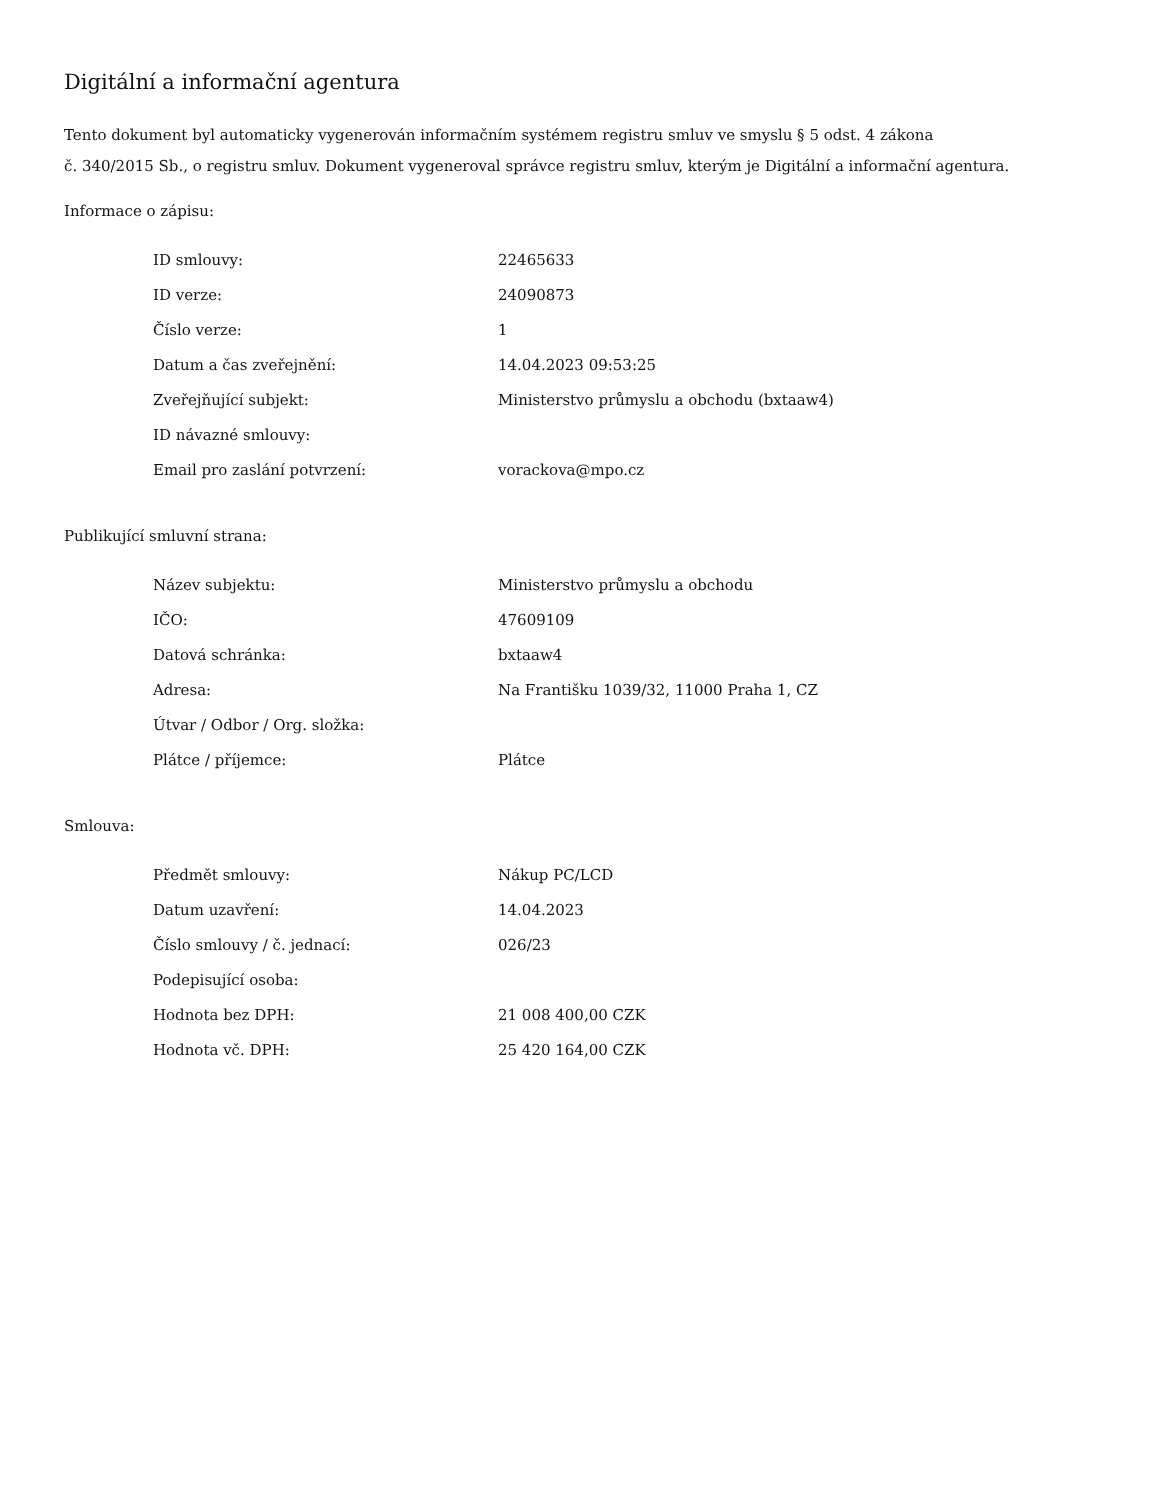Digitální a informační agentura
Tento dokument byl automaticky vygenerován informačním systémem registru smluv ve smyslu § 5 odst. 4 zákona
č. 340/2015 Sb., o registru smluv. Dokument vygeneroval správce registru smluv, kterým je Digitální a informační agentura.
Informace o zápisu:
| ID smlouvy: | 22465633 |
| ID verze: | 24090873 |
| Číslo verze: | 1 |
| Datum a čas zveřejnění: | 14.04.2023 09:53:25 |
| Zveřejňující subjekt: | Ministerstvo průmyslu a obchodu (bxtaaw4) |
| ID návazné smlouvy: | |
| Email pro zaslání potvrzení: | vorackova@mpo.cz |
Publikující smluvní strana:
| Název subjektu: | Ministerstvo průmyslu a obchodu |
| IČO: | 47609109 |
| Datová schránka: | bxtaaw4 |
| Adresa: | Na Františku 1039/32, 11000 Praha 1, CZ |
| Útvar / Odbor / Org. složka: | |
| Plátce / příjemce: | Plátce |
Smlouva:
| Předmět smlouvy: | Nákup PC/LCD |
| Datum uzavření: | 14.04.2023 |
| Číslo smlouvy / č. jednací: | 026/23 |
| Podepisující osoba: | |
| Hodnota bez DPH: | 21 008 400,00 CZK |
| Hodnota vč. DPH: | 25 420 164,00 CZK |